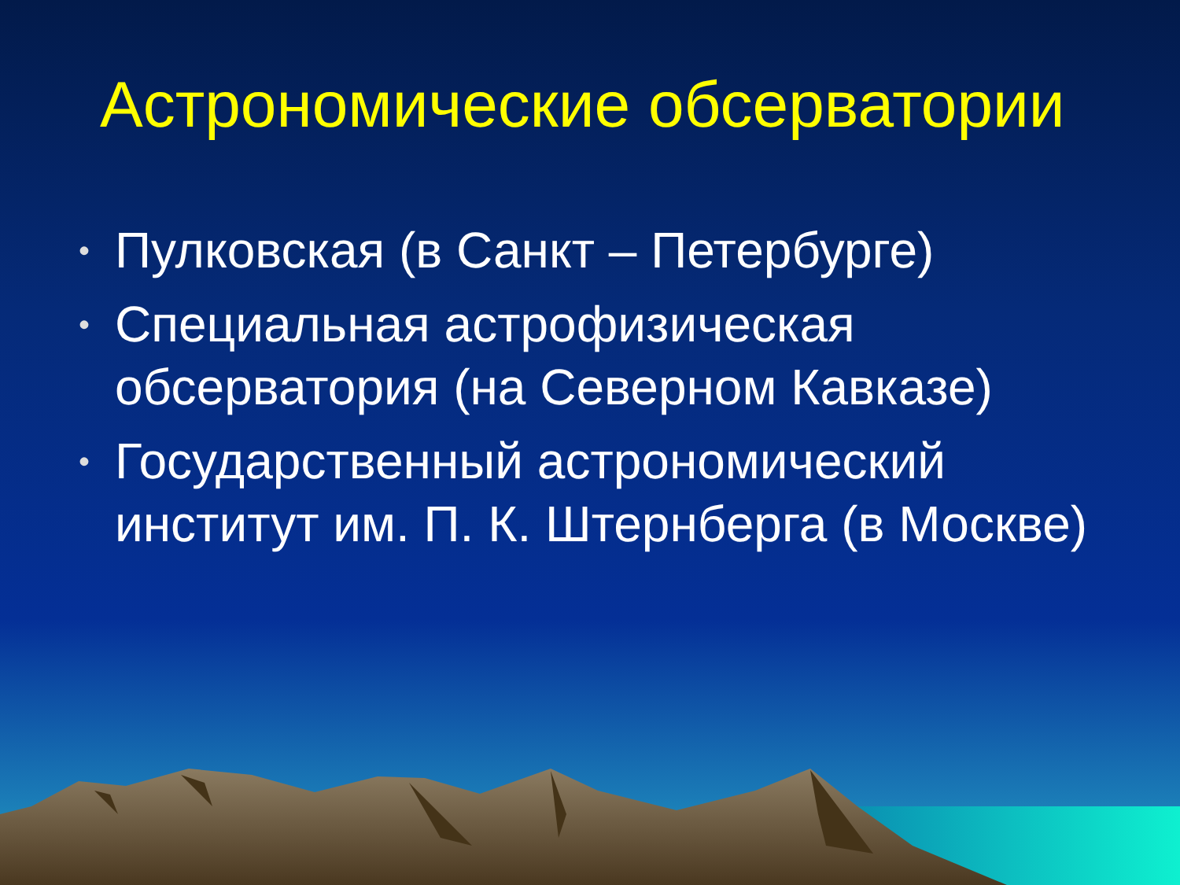Астрономические обсерватории
• Пулковская (в Санкт – Петербурге)
• Специальная астрофизическая обсерватория (на Северном Кавказе)
• Государственный астрономический институт им. П. К. Штернберга (в Москве)